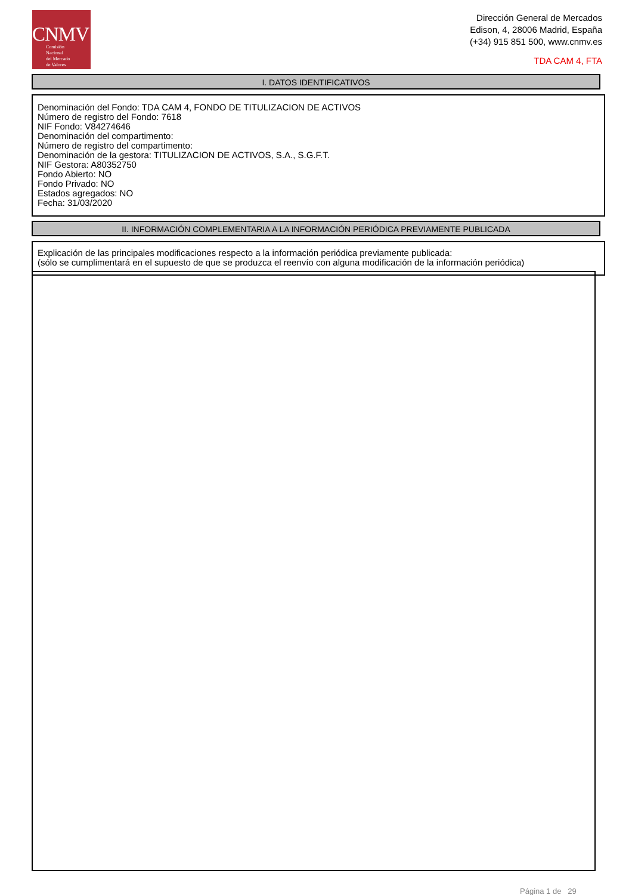CNMV
Comisión
Nacional
del Mercado
de Valores
Dirección General de Mercados
Edison, 4, 28006 Madrid, España
(+34) 915 851 500, www.cnmv.es
TDA CAM 4, FTA
I. DATOS IDENTIFICATIVOS
Denominación del Fondo: TDA CAM 4, FONDO DE TITULIZACION DE ACTIVOS
Número de registro del Fondo: 7618
NIF Fondo: V84274646
Denominación del compartimento:
Número de registro del compartimento:
Denominación de la gestora: TITULIZACION DE ACTIVOS, S.A., S.G.F.T.
NIF Gestora: A80352750
Fondo Abierto: NO
Fondo Privado: NO
Estados agregados: NO
Fecha: 31/03/2020
II. INFORMACIÓN COMPLEMENTARIA A LA INFORMACIÓN PERIÓDICA PREVIAMENTE PUBLICADA
Explicación de las principales modificaciones respecto a la información periódica previamente publicada:
(sólo se cumplimentará en el supuesto de que se produzca el reenvío con alguna modificación de la información periódica)
Página 1 de 29